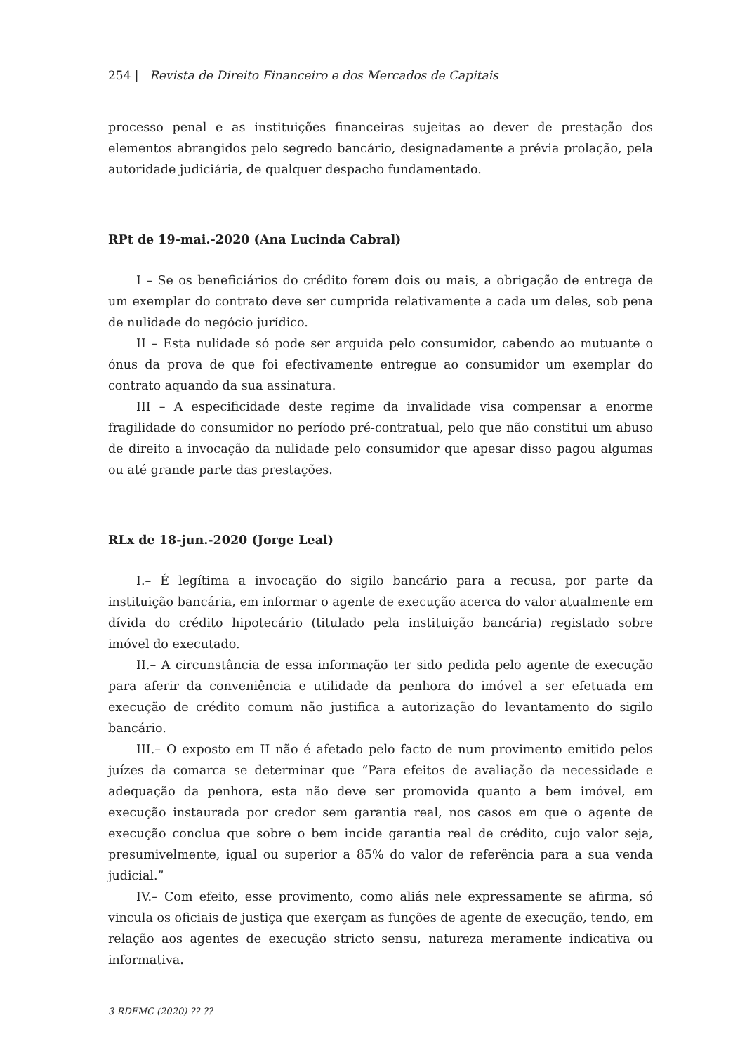254 | Revista de Direito Financeiro e dos Mercados de Capitais
processo penal e as instituições financeiras sujeitas ao dever de prestação dos elementos abrangidos pelo segredo bancário, designadamente a prévia prolação, pela autoridade judiciária, de qualquer despacho fundamentado.
RPt de 19-mai.-2020 (Ana Lucinda Cabral)
I – Se os beneficiários do crédito forem dois ou mais, a obrigação de entrega de um exemplar do contrato deve ser cumprida relativamente a cada um deles, sob pena de nulidade do negócio jurídico.
II – Esta nulidade só pode ser arguida pelo consumidor, cabendo ao mutuante o ónus da prova de que foi efectivamente entregue ao consumidor um exemplar do contrato aquando da sua assinatura.
III – A especificidade deste regime da invalidade visa compensar a enorme fragilidade do consumidor no período pré-contratual, pelo que não constitui um abuso de direito a invocação da nulidade pelo consumidor que apesar disso pagou algumas ou até grande parte das prestações.
RLx de 18-jun.-2020 (Jorge Leal)
I.– É legítima a invocação do sigilo bancário para a recusa, por parte da instituição bancária, em informar o agente de execução acerca do valor atualmente em dívida do crédito hipotecário (titulado pela instituição bancária) registado sobre imóvel do executado.
II.– A circunstância de essa informação ter sido pedida pelo agente de execução para aferir da conveniência e utilidade da penhora do imóvel a ser efetuada em execução de crédito comum não justifica a autorização do levantamento do sigilo bancário.
III.– O exposto em II não é afetado pelo facto de num provimento emitido pelos juízes da comarca se determinar que “Para efeitos de avaliação da necessidade e adequação da penhora, esta não deve ser promovida quanto a bem imóvel, em execução instaurada por credor sem garantia real, nos casos em que o agente de execução conclua que sobre o bem incide garantia real de crédito, cujo valor seja, presumivelmente, igual ou superior a 85% do valor de referência para a sua venda judicial.”
IV.– Com efeito, esse provimento, como aliás nele expressamente se afirma, só vincula os oficiais de justiça que exerçam as funções de agente de execução, tendo, em relação aos agentes de execução stricto sensu, natureza meramente indicativa ou informativa.
3 RDFMC (2020) ??-??